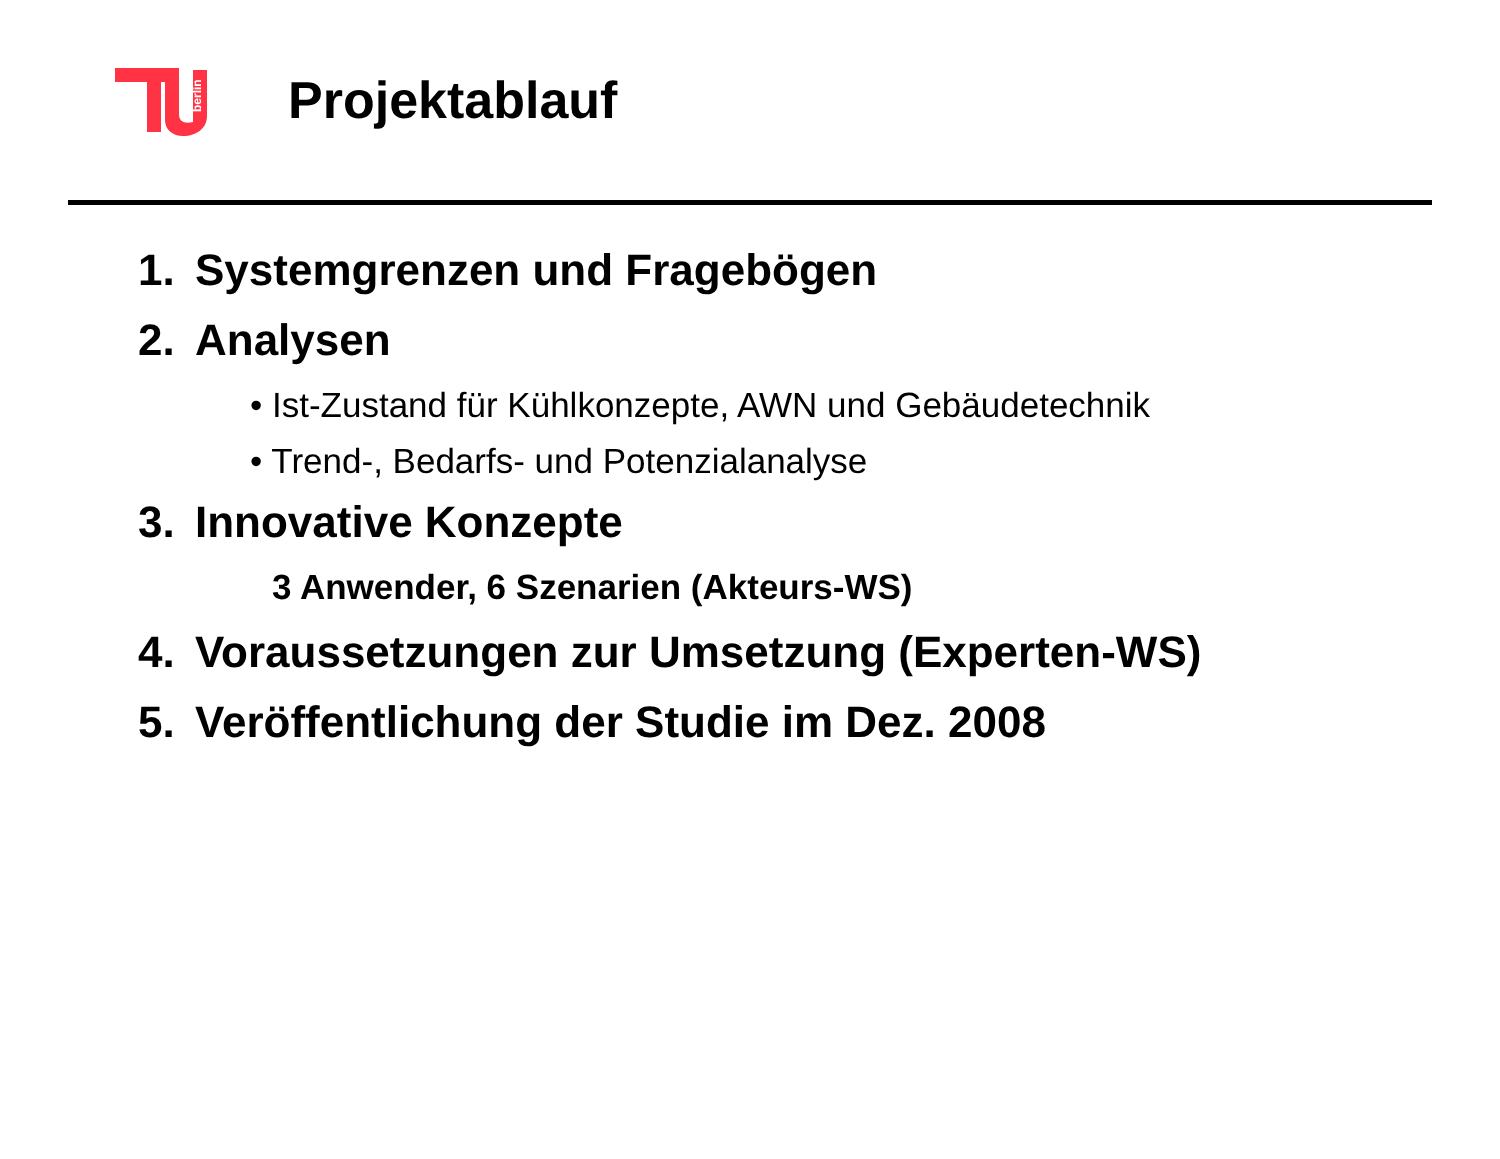berlin
Projektablauf
1. Systemgrenzen und Fragebögen
2. Analysen
• Ist-Zustand für Kühlkonzepte, AWN und Gebäudetechnik
• Trend-, Bedarfs- und Potenzialanalyse
3. Innovative Konzepte
3 Anwender, 6 Szenarien (Akteurs-WS)
4. Voraussetzungen zur Umsetzung (Experten-WS)
5. Veröffentlichung der Studie im Dez. 2008